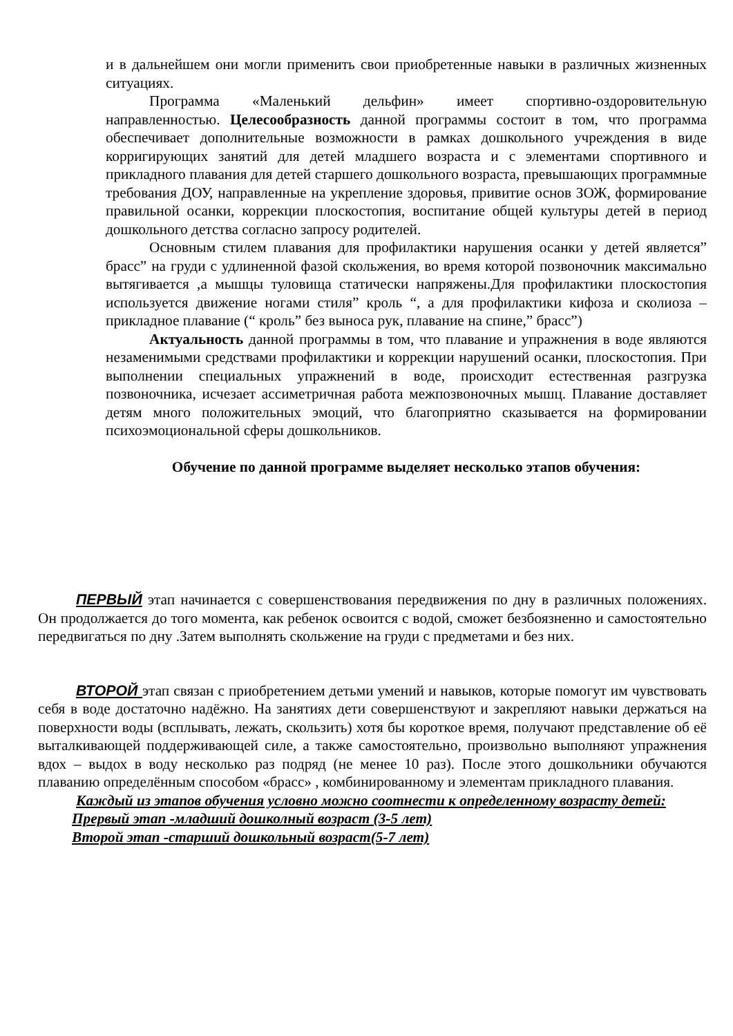и в дальнейшем они могли применить свои приобретенные навыки в различных жизненных ситуациях.
Программа «Маленький дельфин» имеет спортивно-оздоровительную направленностью. Целесообразность данной программы состоит в том, что программа обеспечивает дополнительные возможности в рамках дошкольного учреждения в виде корригирующих занятий для детей младшего возраста и с элементами спортивного и прикладного плавания для детей старшего дошкольного возраста, превышающих программные требования ДОУ, направленные на укрепление здоровья, привитие основ ЗОЖ, формирование правильной осанки, коррекции плоскостопия, воспитание общей культуры детей в период дошкольного детства согласно запросу родителей.
Основным стилем плавания для профилактики нарушения осанки у детей является” брасс” на груди с удлиненной фазой скольжения, во время которой позвоночник максимально вытягивается ,а мышцы туловища статически напряжены.Для профилактики плоскостопия используется движение ногами стиля” кроль “, а для профилактики кифоза и сколиоза – прикладное плавание (“ кроль” без выноса рук, плавание на спине,” брасс”)
Актуальность данной программы в том, что плавание и упражнения в воде являются незаменимыми средствами профилактики и коррекции нарушений осанки, плоскостопия. При выполнении специальных упражнений в воде, происходит естественная разгрузка позвоночника, исчезает ассиметричная работа межпозвоночных мышц. Плавание доставляет детям много положительных эмоций, что благоприятно сказывается на формировании психоэмоциональной сферы дошкольников.
Обучение по данной программе выделяет несколько этапов обучения:
ПЕРВЫЙ этап начинается с совершенствования передвижения по дну в различных положениях. Он продолжается до того момента, как ребенок освоится с водой, сможет безбоязненно и самостоятельно передвигаться по дну .Затем выполнять скольжение на груди с предметами и без них.
ВТОРОЙ этап связан с приобретением детьми умений и навыков, которые помогут им чувствовать себя в воде достаточно надёжно. На занятиях дети совершенствуют и закрепляют навыки держаться на поверхности воды (всплывать, лежать, скользить) хотя бы короткое время, получают представление об её выталкивающей поддерживающей силе, а также самостоятельно, произвольно выполняют упражнения вдох – выдох в воду несколько раз подряд (не менее 10 раз). После этого дошкольники обучаются плаванию определённым способом «брасс» , комбинированному и элементам прикладного плавания.
Каждый из этапов обучения условно можно соотнести к определенному возрасту детей:
Прервый этап -младший дошколный возраст (3-5 лет)
Второй этап -старший дошкольный возраст(5-7 лет)